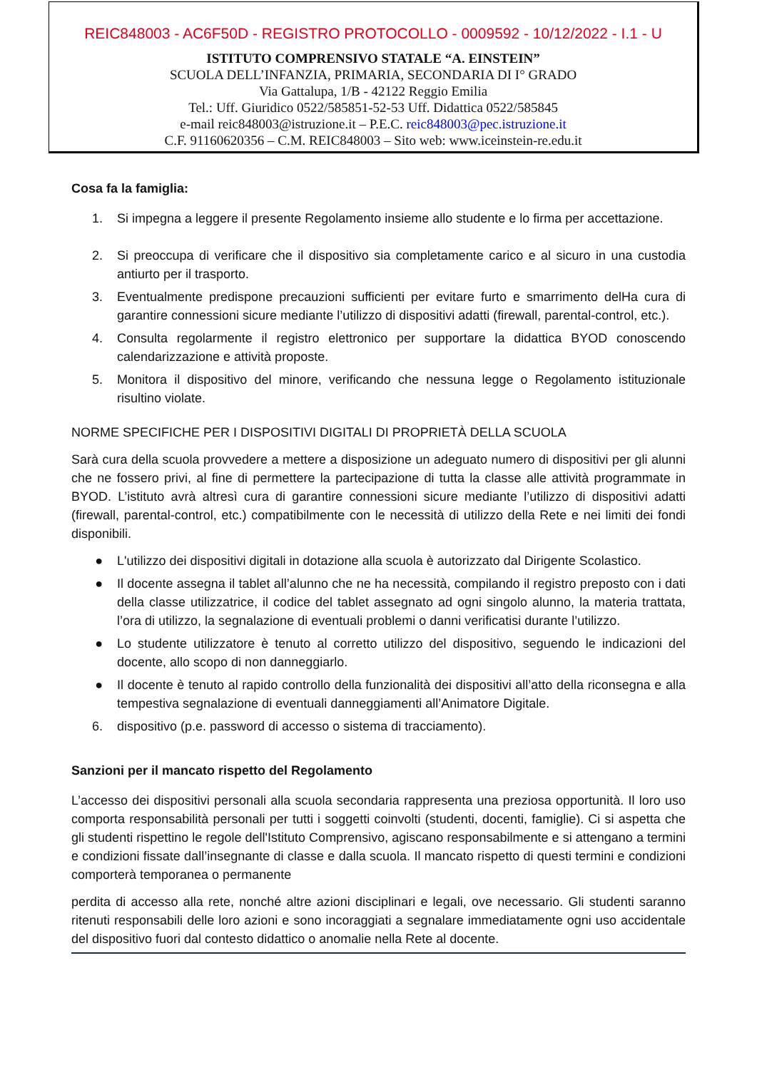REIC848003 - AC6F50D - REGISTRO PROTOCOLLO - 0009592 - 10/12/2022 - I.1 - U
ISTITUTO COMPRENSIVO STATALE “A. EINSTEIN”
SCUOLA DELL’INFANZIA, PRIMARIA, SECONDARIA DI I° GRADO
Via Gattalupa, 1/B - 42122 Reggio Emilia
Tel.: Uff. Giuridico 0522/585851-52-53 Uff. Didattica 0522/585845
e-mail reic848003@istruzione.it – P.E.C. reic848003@pec.istruzione.it
C.F. 91160620356 – C.M. REIC848003 – Sito web: www.iceinstein-re.edu.it
Cosa fa la famiglia:
1. Si impegna a leggere il presente Regolamento insieme allo studente e lo firma per accettazione.
2. Si preoccupa di verificare che il dispositivo sia completamente carico e al sicuro in una custodia antiurto per il trasporto.
3. Eventualmente predispone precauzioni sufficienti per evitare furto e smarrimento delHa cura di garantire connessioni sicure mediante l’utilizzo di dispositivi adatti (firewall, parental-control, etc.).
4. Consulta regolarmente il registro elettronico per supportare la didattica BYOD conoscendo calendarizzazione e attività proposte.
5. Monitora il dispositivo del minore, verificando che nessuna legge o Regolamento istituzionale risultino violate.
NORME SPECIFICHE PER I DISPOSITIVI DIGITALI DI PROPRIETÀ DELLA SCUOLA
Sarà cura della scuola provvedere a mettere a disposizione un adeguato numero di dispositivi per gli alunni che ne fossero privi, al fine di permettere la partecipazione di tutta la classe alle attività programmate in BYOD. L’istituto avrà altresì cura di garantire connessioni sicure mediante l’utilizzo di dispositivi adatti (firewall, parental-control, etc.) compatibilmente con le necessità di utilizzo della Rete e nei limiti dei fondi disponibili.
● L'utilizzo dei dispositivi digitali in dotazione alla scuola è autorizzato dal Dirigente Scolastico.
● Il docente assegna il tablet all’alunno che ne ha necessità, compilando il registro preposto con i dati della classe utilizzatrice, il codice del tablet assegnato ad ogni singolo alunno, la materia trattata, l’ora di utilizzo, la segnalazione di eventuali problemi o danni verificatisi durante l’utilizzo.
● Lo studente utilizzatore è tenuto al corretto utilizzo del dispositivo, seguendo le indicazioni del docente, allo scopo di non danneggiarlo.
● Il docente è tenuto al rapido controllo della funzionalità dei dispositivi all’atto della riconsegna e alla tempestiva segnalazione di eventuali danneggiamenti all’Animatore Digitale.
6. dispositivo (p.e. password di accesso o sistema di tracciamento).
Sanzioni per il mancato rispetto del Regolamento
L’accesso dei dispositivi personali alla scuola secondaria rappresenta una preziosa opportunità. Il loro uso comporta responsabilità personali per tutti i soggetti coinvolti (studenti, docenti, famiglie). Ci si aspetta che gli studenti rispettino le regole dell'Istituto Comprensivo, agiscano responsabilmente e si attengano a termini e condizioni fissate dall’insegnante di classe e dalla scuola. Il mancato rispetto di questi termini e condizioni comporterà temporanea o permanente
perdita di accesso alla rete, nonché altre azioni disciplinari e legali, ove necessario. Gli studenti saranno ritenuti responsabili delle loro azioni e sono incoraggiati a segnalare immediatamente ogni uso accidentale del dispositivo fuori dal contesto didattico o anomalie nella Rete al docente.